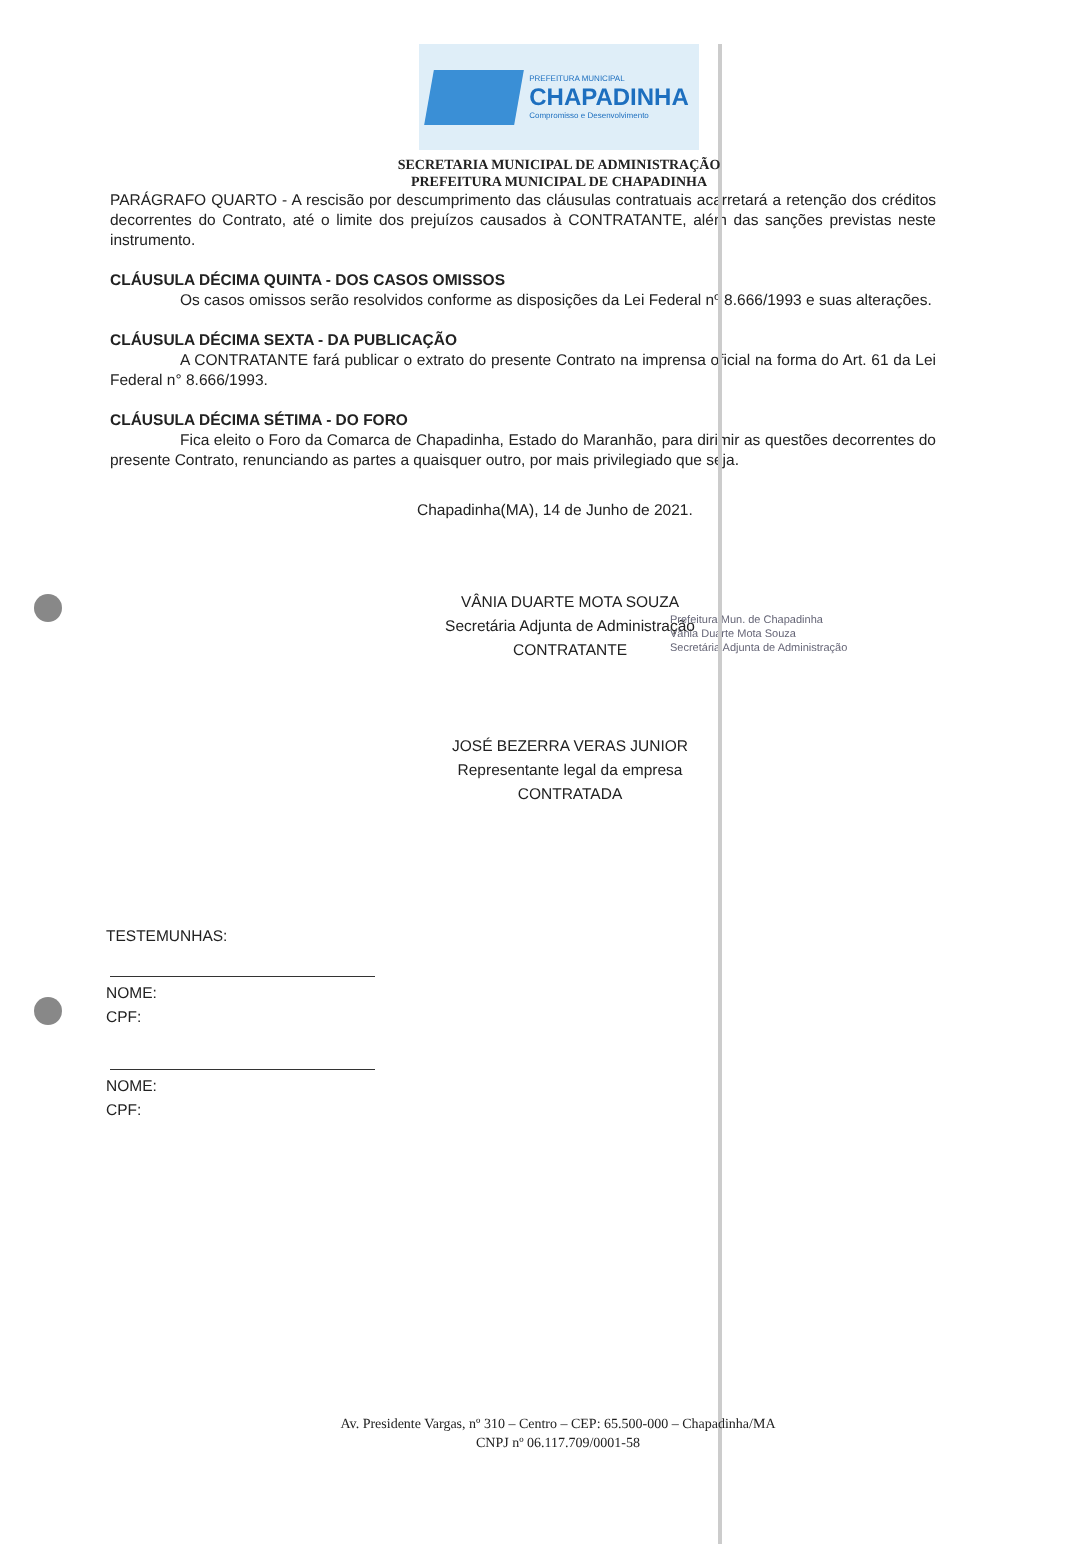PREFEITURA MUNICIPAL
CHAPADINHA
Compromisso e Desenvolvimento
SECRETARIA MUNICIPAL DE ADMINISTRAÇÃO
PREFEITURA MUNICIPAL DE CHAPADINHA
PARÁGRAFO QUARTO - A rescisão por descumprimento das cláusulas contratuais acarretará a retenção dos créditos decorrentes do Contrato, até o limite dos prejuízos causados à CONTRATANTE, além das sanções previstas neste instrumento.
CLÁUSULA DÉCIMA QUINTA - DOS CASOS OMISSOS
Os casos omissos serão resolvidos conforme as disposições da Lei Federal nº 8.666/1993 e suas alterações.
CLÁUSULA DÉCIMA SEXTA - DA PUBLICAÇÃO
A CONTRATANTE fará publicar o extrato do presente Contrato na imprensa oficial na forma do Art. 61 da Lei Federal n° 8.666/1993.
CLÁUSULA DÉCIMA SÉTIMA - DO FORO
Fica eleito o Foro da Comarca de Chapadinha, Estado do Maranhão, para dirimir as questões decorrentes do presente Contrato, renunciando as partes a quaisquer outro, por mais privilegiado que seja.
Chapadinha(MA), 14 de Junho de 2021.
VÂNIA DUARTE MOTA SOUZA
Secretária Adjunta de Administração
CONTRATANTE
Prefeitura Mun. de Chapadinha
Vânia Duarte Mota Souza
Secretária Adjunta de Administração
JOSÉ BEZERRA VERAS JUNIOR
Representante legal da empresa
CONTRATADA
TESTEMUNHAS:
NOME:
CPF:
NOME:
CPF:
Av. Presidente Vargas, nº 310 – Centro – CEP: 65.500-000 – Chapadinha/MA
CNPJ nº 06.117.709/0001-58